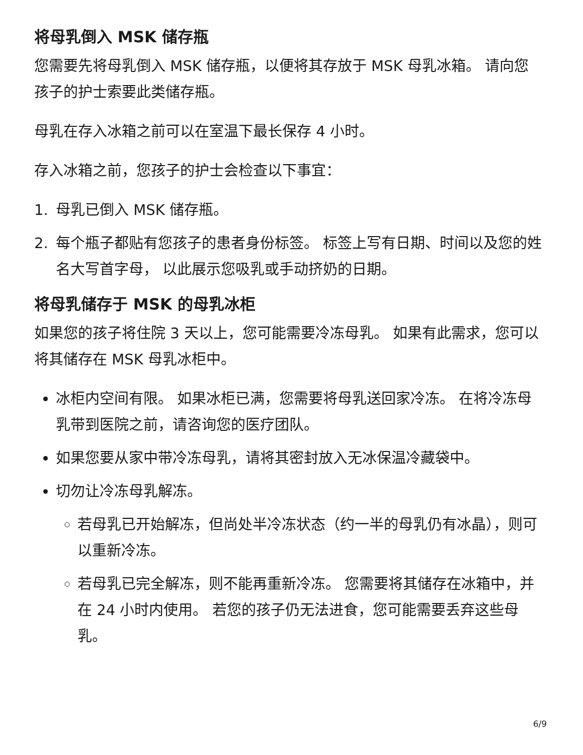将母乳倒入 MSK 储存瓶
您需要先将母乳倒入 MSK 储存瓶，以便将其存放于 MSK 母乳冰箱。 请向您孩子的护士索要此类储存瓶。
母乳在存入冰箱之前可以在室温下最长保存 4 小时。
存入冰箱之前，您孩子的护士会检查以下事宜：
1. 母乳已倒入 MSK 储存瓶。
2. 每个瓶子都贴有您孩子的患者身份标签。 标签上写有日期、时间以及您的姓名大写首字母， 以此展示您吸乳或手动挤奶的日期。
将母乳储存于 MSK 的母乳冰柜
如果您的孩子将住院 3 天以上，您可能需要冷冻母乳。 如果有此需求，您可以将其储存在 MSK 母乳冰柜中。
冰柜内空间有限。 如果冰柜已满，您需要将母乳送回家冷冻。 在将冷冻母乳带到医院之前，请咨询您的医疗团队。
如果您要从家中带冷冻母乳，请将其密封放入无冰保温冷藏袋中。
切勿让冷冻母乳解冻。
若母乳已开始解冻，但尚处半冷冻状态（约一半的母乳仍有冰晶），则可以重新冷冻。
若母乳已完全解冻，则不能再重新冷冻。 您需要将其储存在冰箱中，并在 24 小时内使用。 若您的孩子仍无法进食，您可能需要丢弃这些母乳。
6/9